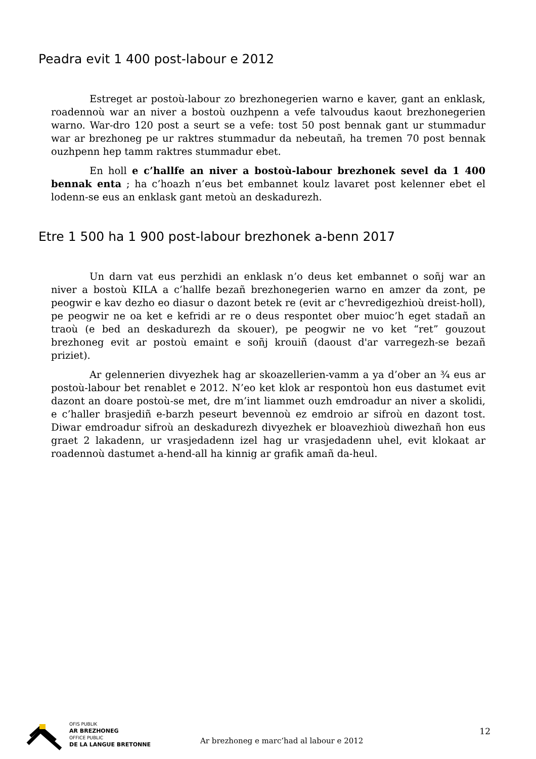Peadra evit 1 400 post-labour e 2012
Estreget ar postoù-labour zo brezhonegerien warno e kaver, gant an enklask, roadennoù war an niver a bostoù ouzhpenn a vefe talvoudus kaout brezhonegerien warno. War-dro 120 post a seurt se a vefe: tost 50 post bennak gant ur stummadur war ar brezhoneg pe ur raktres stummadur da nebeutañ, ha tremen 70 post bennak ouzhpenn hep tamm raktres stummadur ebet.
En holl e c’hallfe an niver a bostoù-labour brezhonek sevel da 1 400 bennak enta ; ha c’hoazh n’eus bet embannet koulz lavaret post kelenner ebet el lodenn-se eus an enklask gant metoù an deskadurezh.
Etre 1 500 ha 1 900 post-labour brezhonek a-benn 2017
Un darn vat eus perzhidi an enklask n’o deus ket embannet o soñj war an niver a bostoù KILA a c’hallfe bezañ brezhonegerien warno en amzer da zont, pe peogwir e kav dezho eo diasur o dazont betek re (evit ar c’hevredigezhioù dreist-holl), pe peogwir ne oa ket e kefridi ar re o deus respontet ober muioc’h eget stadañ an traoù (e bed an deskadurezh da skouer), pe peogwir ne vo ket “ret” gouzout brezhoneg evit ar postoù emaint e soñj krouiñ (daoust d'ar varregezh-se bezañ priziet).
Ar gelennerien divyezhek hag ar skoazellerien-vamm a ya d’ober an ¾ eus ar postoù-labour bet renablet e 2012. N’eo ket klok ar respontoù hon eus dastumet evit dazont an doare postoù-se met, dre m’int liammet ouzh emdroadur an niver a skolidi, e c’haller brasjediñ e-barzh peseurt bevennoù ez emdroio ar sifroù en dazont tost. Diwar emdroadur sifroù an deskadurezh divyezhek er bloavezhioù diwezhañ hon eus graet 2 lakadenn, ur vrasjedadenn izel hag ur vrasjedadenn uhel, evit klokaat ar roadennoù dastumet a-hend-all ha kinnig ar grafik amañ da-heul.
OFIS PUBLIK
AR BREZHONEG
OFFICE PUBLIC
DE LA LANGUE BRETONNE
Ar brezhoneg e marc’had al labour e 2012
12